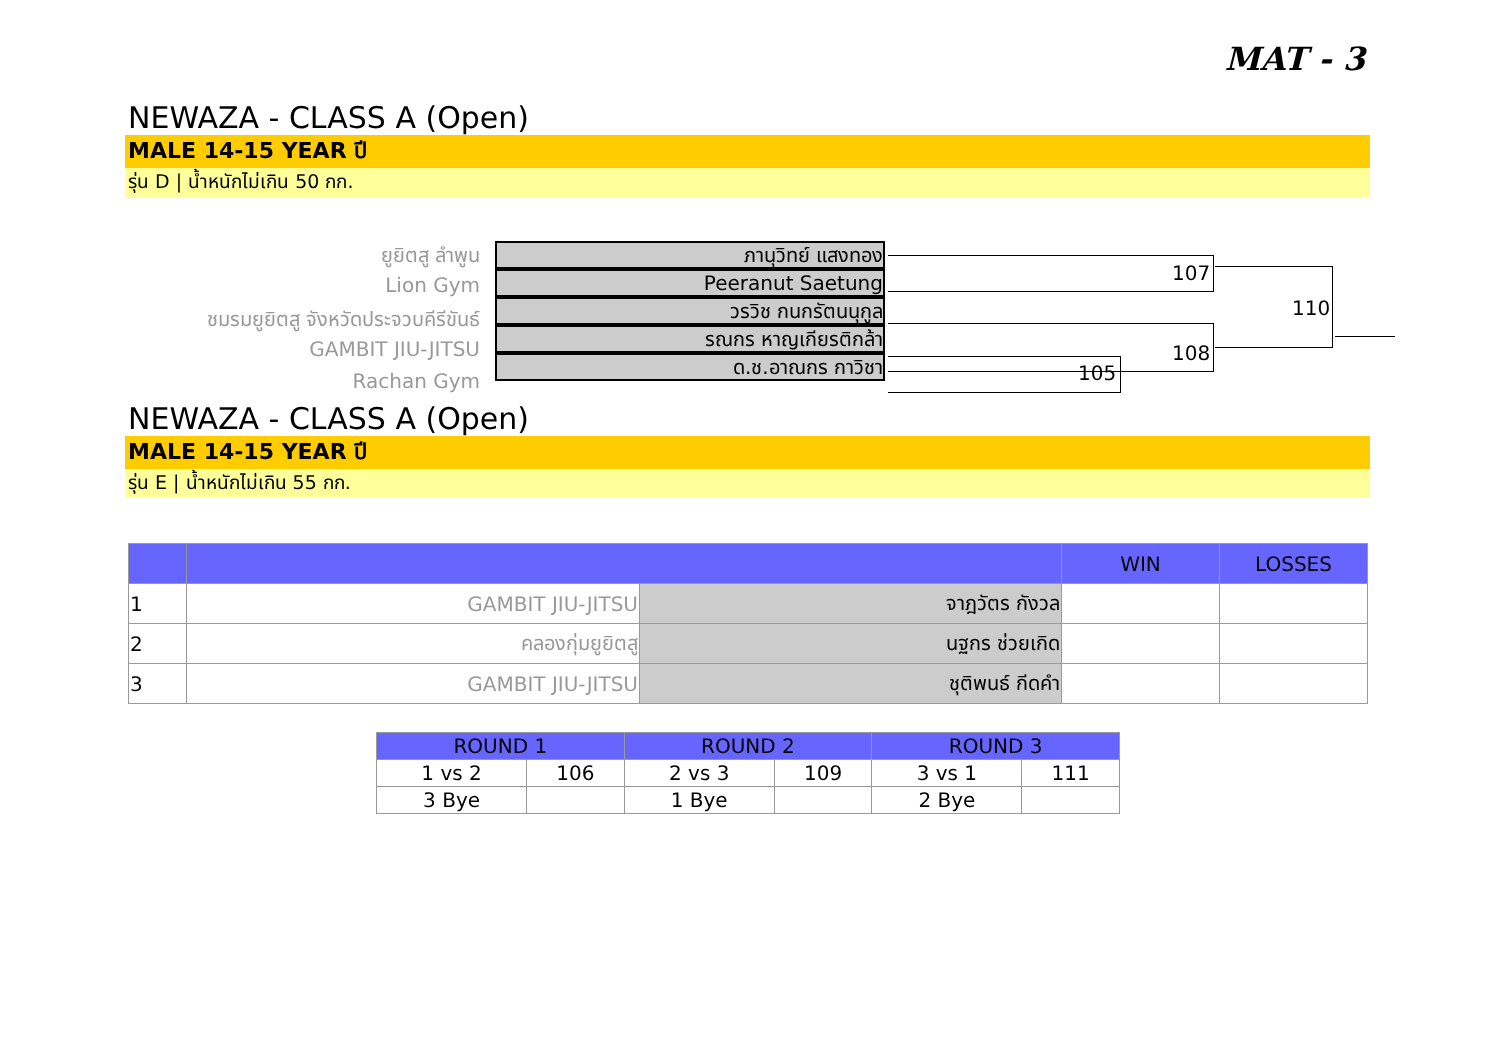MAT - 3
NEWAZA - CLASS A (Open)
MALE 14-15 YEAR ปี
รุ่น D | น้ำหนักไม่เกิน 50 กก.
ยูยิตสู ลำพูน
Lion Gym
ชมรมยูยิตสู จังหวัดประจวบคีรีขันธ์
GAMBIT JIU-JITSU
Rachan Gym
ภานุวิทย์ แสงทอง
Peeranut Saetung
วรวิช กนกรัตนนุกูล
รณกร หาญเกียรติกล้า
ด.ช.อาณกร กาวิชา
107
105
108
110
NEWAZA - CLASS A (Open)
MALE 14-15 YEAR ปี
รุ่น E | น้ำหนักไม่เกิน 55 กก.
| | | | WIN | LOSSES |
| 1 | GAMBIT JIU-JITSU | จาฎวัตร กังวล | | |
| 2 | คลองกุ่มยูยิตสู | นฐกร ช่วยเกิด | | |
| 3 | GAMBIT JIU-JITSU | ชุติพนธ์ กีดคำ | | |
| ROUND 1 | | ROUND 2 | | ROUND 3 | |
| 1 vs 2 | 106 | 2 vs 3 | 109 | 3 vs 1 | 111 |
| 3 Bye | | 1 Bye | | 2 Bye | |